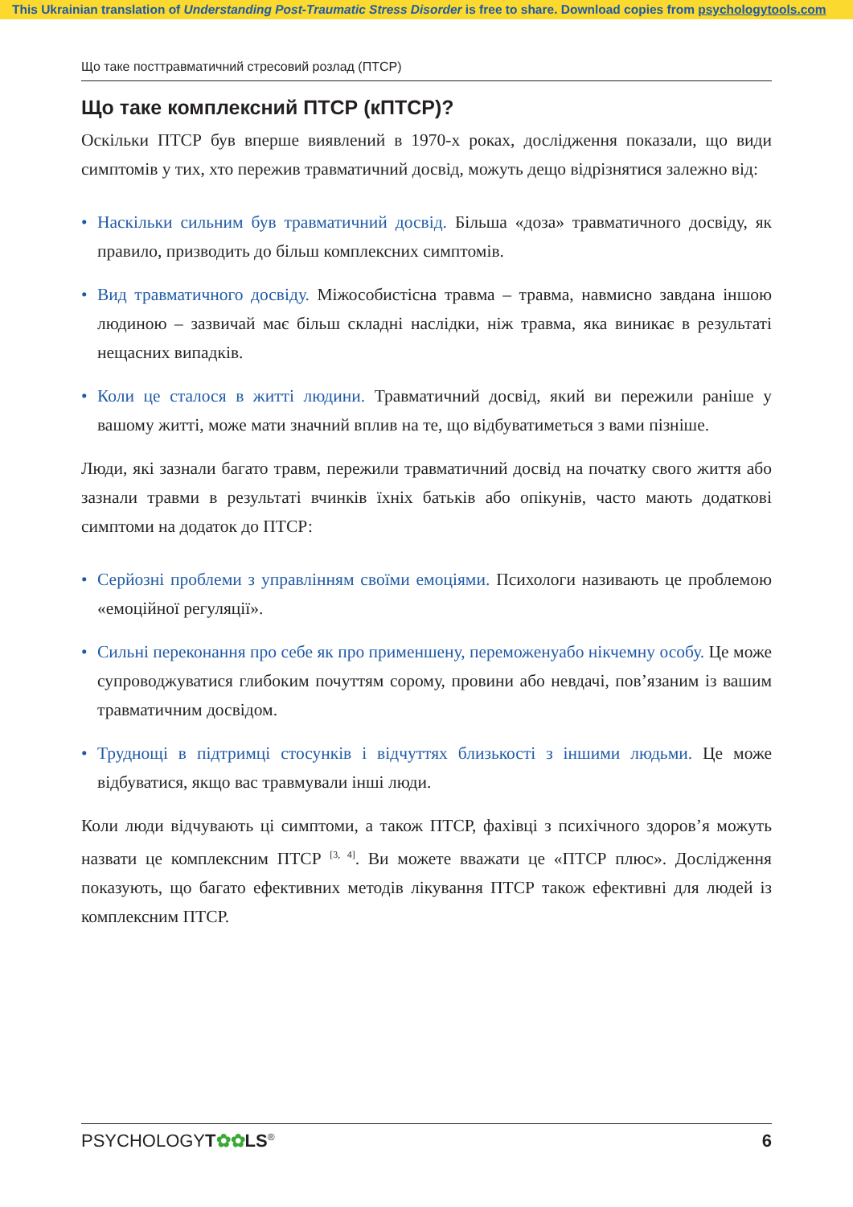This Ukrainian translation of Understanding Post-Traumatic Stress Disorder is free to share. Download copies from psychologytools.com
Що таке посттравматичний стресовий розлад (ПТСР)
Що таке комплексний ПТСР (кПТСР)?
Оскільки ПТСР був вперше виявлений в 1970-х роках, дослідження показали, що види симптомів у тих, хто пережив травматичний досвід, можуть дещо відрізнятися залежно від:
• Наскільки сильним був травматичний досвід. Більша «доза» травматичного досвіду, як правило, призводить до більш комплексних симптомів.
• Вид травматичного досвіду. Міжособистісна травма – травма, навмисно завдана іншою людиною – зазвичай має більш складні наслідки, ніж травма, яка виникає в результаті нещасних випадків.
• Коли це сталося в житті людини. Травматичний досвід, який ви пережили раніше у вашому житті, може мати значний вплив на те, що відбуватиметься з вами пізніше.
Люди, які зазнали багато травм, пережили травматичний досвід на початку свого життя або зазнали травми в результаті вчинків їхніх батьків або опікунів, часто мають додаткові симптоми на додаток до ПТСР:
• Серйозні проблеми з управлінням своїми емоціями. Психологи називають це проблемою «емоційної регуляції».
• Сильні переконання про себе як про применшену, переможенуабо нікчемну особу. Це може супроводжуватися глибоким почуттям сорому, провини або невдачі, пов’язаним із вашим травматичним досвідом.
• Труднощі в підтримці стосунків і відчуттях близькості з іншими людьми. Це може відбуватися, якщо вас травмували інші люди.
Коли люди відчувають ці симптоми, а також ПТСР, фахівці з психічного здоров’я можуть назвати це комплексним ПТСР <sup>[3, 4]</sup>. Ви можете вважати це «ПТСР плюс». Дослідження показують, що багато ефективних методів лікування ПТСР також ефективні для людей із комплексним ПТСР.
PSYCHOLOGYT✿✿LS<sup>®</sup> 6